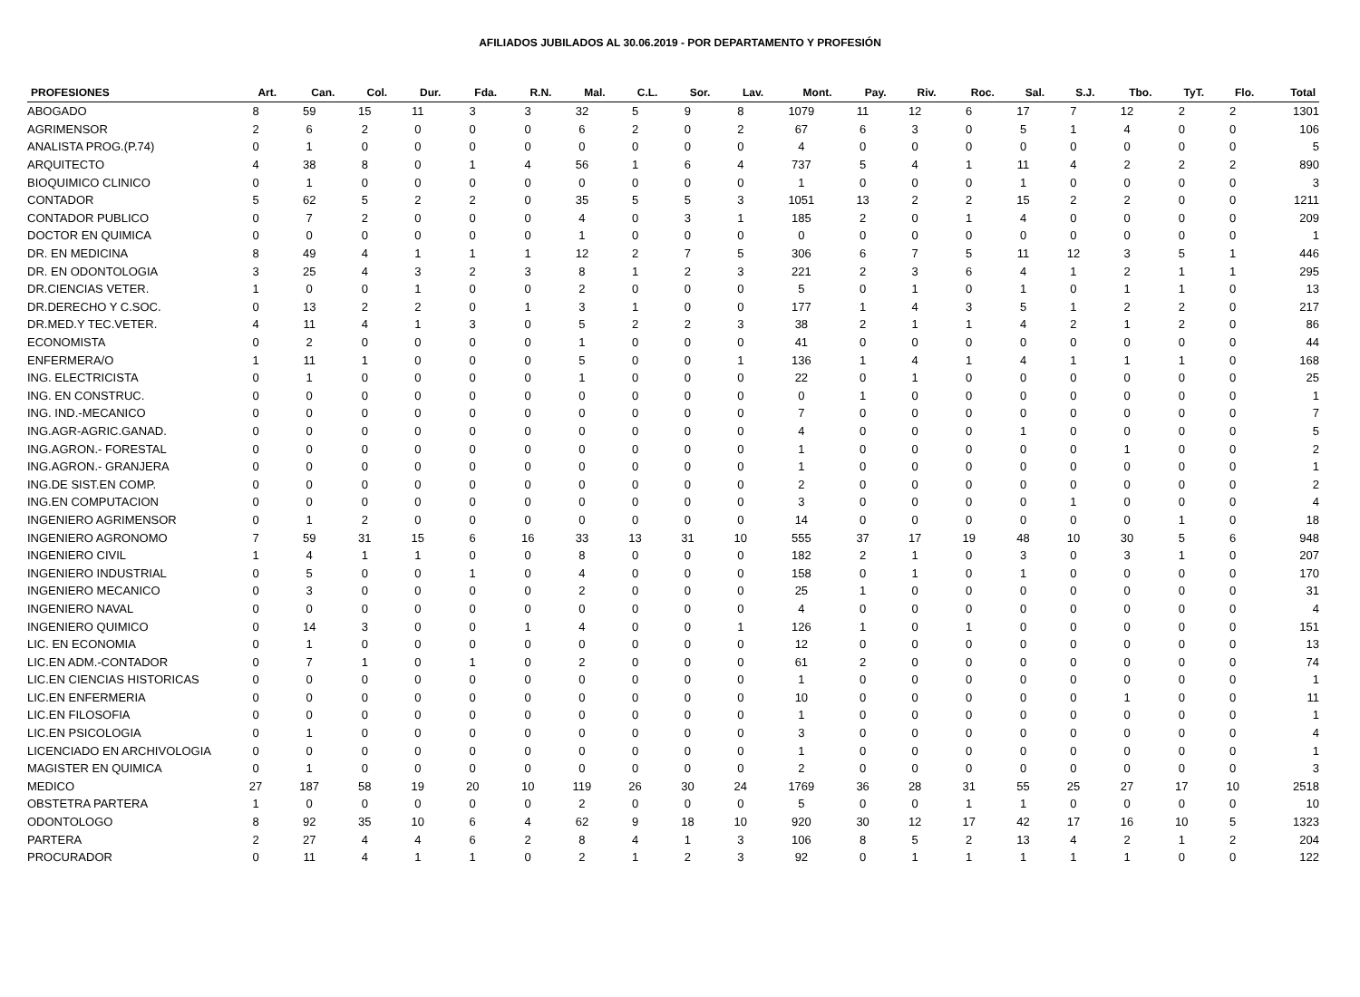AFILIADOS JUBILADOS AL 30.06.2019 - POR DEPARTAMENTO Y PROFESIÓN
| PROFESIONES | Art. | Can. | Col. | Dur. | Fda. | R.N. | Mal. | C.L. | Sor. | Lav. | Mont. | Pay. | Riv. | Roc. | Sal. | S.J. | Tbo. | TyT. | Flo. | Total |
| --- | --- | --- | --- | --- | --- | --- | --- | --- | --- | --- | --- | --- | --- | --- | --- | --- | --- | --- | --- | --- |
| ABOGADO | 8 | 59 | 15 | 11 | 3 | 3 | 32 | 5 | 9 | 8 | 1079 | 11 | 12 | 6 | 17 | 7 | 12 | 2 | 2 | 1301 |
| AGRIMENSOR | 2 | 6 | 2 | 0 | 0 | 0 | 6 | 2 | 0 | 2 | 67 | 6 | 3 | 0 | 5 | 1 | 4 | 0 | 0 | 106 |
| ANALISTA PROG.(P.74) | 0 | 1 | 0 | 0 | 0 | 0 | 0 | 0 | 0 | 0 | 4 | 0 | 0 | 0 | 0 | 0 | 0 | 0 | 0 | 5 |
| ARQUITECTO | 4 | 38 | 8 | 0 | 1 | 4 | 56 | 1 | 6 | 4 | 737 | 5 | 4 | 1 | 11 | 4 | 2 | 2 | 2 | 890 |
| BIOQUIMICO CLINICO | 0 | 1 | 0 | 0 | 0 | 0 | 0 | 0 | 0 | 0 | 1 | 0 | 0 | 0 | 1 | 0 | 0 | 0 | 0 | 3 |
| CONTADOR | 5 | 62 | 5 | 2 | 2 | 0 | 35 | 5 | 5 | 3 | 1051 | 13 | 2 | 2 | 15 | 2 | 2 | 0 | 0 | 1211 |
| CONTADOR PUBLICO | 0 | 7 | 2 | 0 | 0 | 0 | 4 | 0 | 3 | 1 | 185 | 2 | 0 | 1 | 4 | 0 | 0 | 0 | 0 | 209 |
| DOCTOR EN QUIMICA | 0 | 0 | 0 | 0 | 0 | 0 | 1 | 0 | 0 | 0 | 0 | 0 | 0 | 0 | 0 | 0 | 0 | 0 | 0 | 1 |
| DR. EN MEDICINA | 8 | 49 | 4 | 1 | 1 | 1 | 12 | 2 | 7 | 5 | 306 | 6 | 7 | 5 | 11 | 12 | 3 | 5 | 1 | 446 |
| DR. EN ODONTOLOGIA | 3 | 25 | 4 | 3 | 2 | 3 | 8 | 1 | 2 | 3 | 221 | 2 | 3 | 6 | 4 | 1 | 2 | 1 | 1 | 295 |
| DR.CIENCIAS VETER. | 1 | 0 | 0 | 1 | 0 | 0 | 2 | 0 | 0 | 0 | 5 | 0 | 1 | 0 | 1 | 0 | 1 | 1 | 0 | 13 |
| DR.DERECHO Y C.SOC. | 0 | 13 | 2 | 2 | 0 | 1 | 3 | 1 | 0 | 0 | 177 | 1 | 4 | 3 | 5 | 1 | 2 | 2 | 0 | 217 |
| DR.MED.Y TEC.VETER. | 4 | 11 | 4 | 1 | 3 | 0 | 5 | 2 | 2 | 3 | 38 | 2 | 1 | 1 | 4 | 2 | 1 | 2 | 0 | 86 |
| ECONOMISTA | 0 | 2 | 0 | 0 | 0 | 0 | 1 | 0 | 0 | 0 | 41 | 0 | 0 | 0 | 0 | 0 | 0 | 0 | 0 | 44 |
| ENFERMERA/O | 1 | 11 | 1 | 0 | 0 | 0 | 5 | 0 | 0 | 1 | 136 | 1 | 4 | 1 | 4 | 1 | 1 | 1 | 0 | 168 |
| ING. ELECTRICISTA | 0 | 1 | 0 | 0 | 0 | 0 | 1 | 0 | 0 | 0 | 22 | 0 | 1 | 0 | 0 | 0 | 0 | 0 | 0 | 25 |
| ING. EN CONSTRUC. | 0 | 0 | 0 | 0 | 0 | 0 | 0 | 0 | 0 | 0 | 0 | 1 | 0 | 0 | 0 | 0 | 0 | 0 | 0 | 1 |
| ING. IND.-MECANICO | 0 | 0 | 0 | 0 | 0 | 0 | 0 | 0 | 0 | 0 | 7 | 0 | 0 | 0 | 0 | 0 | 0 | 0 | 0 | 7 |
| ING.AGR-AGRIC.GANAD. | 0 | 0 | 0 | 0 | 0 | 0 | 0 | 0 | 0 | 0 | 4 | 0 | 0 | 0 | 1 | 0 | 0 | 0 | 0 | 5 |
| ING.AGRON.- FORESTAL | 0 | 0 | 0 | 0 | 0 | 0 | 0 | 0 | 0 | 0 | 1 | 0 | 0 | 0 | 0 | 0 | 1 | 0 | 0 | 2 |
| ING.AGRON.- GRANJERA | 0 | 0 | 0 | 0 | 0 | 0 | 0 | 0 | 0 | 0 | 1 | 0 | 0 | 0 | 0 | 0 | 0 | 0 | 0 | 1 |
| ING.DE SIST.EN COMP. | 0 | 0 | 0 | 0 | 0 | 0 | 0 | 0 | 0 | 0 | 2 | 0 | 0 | 0 | 0 | 0 | 0 | 0 | 0 | 2 |
| ING.EN COMPUTACION | 0 | 0 | 0 | 0 | 0 | 0 | 0 | 0 | 0 | 0 | 3 | 0 | 0 | 0 | 0 | 1 | 0 | 0 | 0 | 4 |
| INGENIERO AGRIMENSOR | 0 | 1 | 2 | 0 | 0 | 0 | 0 | 0 | 0 | 0 | 14 | 0 | 0 | 0 | 0 | 0 | 0 | 1 | 0 | 18 |
| INGENIERO AGRONOMO | 7 | 59 | 31 | 15 | 6 | 16 | 33 | 13 | 31 | 10 | 555 | 37 | 17 | 19 | 48 | 10 | 30 | 5 | 6 | 948 |
| INGENIERO CIVIL | 1 | 4 | 1 | 1 | 0 | 0 | 8 | 0 | 0 | 0 | 182 | 2 | 1 | 0 | 3 | 0 | 3 | 1 | 0 | 207 |
| INGENIERO INDUSTRIAL | 0 | 5 | 0 | 0 | 1 | 0 | 4 | 0 | 0 | 0 | 158 | 0 | 1 | 0 | 1 | 0 | 0 | 0 | 0 | 170 |
| INGENIERO MECANICO | 0 | 3 | 0 | 0 | 0 | 0 | 2 | 0 | 0 | 0 | 25 | 1 | 0 | 0 | 0 | 0 | 0 | 0 | 0 | 31 |
| INGENIERO NAVAL | 0 | 0 | 0 | 0 | 0 | 0 | 0 | 0 | 0 | 0 | 4 | 0 | 0 | 0 | 0 | 0 | 0 | 0 | 0 | 4 |
| INGENIERO QUIMICO | 0 | 14 | 3 | 0 | 0 | 1 | 4 | 0 | 0 | 1 | 126 | 1 | 0 | 1 | 0 | 0 | 0 | 0 | 0 | 151 |
| LIC. EN ECONOMIA | 0 | 1 | 0 | 0 | 0 | 0 | 0 | 0 | 0 | 0 | 12 | 0 | 0 | 0 | 0 | 0 | 0 | 0 | 0 | 13 |
| LIC.EN ADM.-CONTADOR | 0 | 7 | 1 | 0 | 1 | 0 | 2 | 0 | 0 | 0 | 61 | 2 | 0 | 0 | 0 | 0 | 0 | 0 | 0 | 74 |
| LIC.EN CIENCIAS HISTORICAS | 0 | 0 | 0 | 0 | 0 | 0 | 0 | 0 | 0 | 0 | 1 | 0 | 0 | 0 | 0 | 0 | 0 | 0 | 0 | 1 |
| LIC.EN ENFERMERIA | 0 | 0 | 0 | 0 | 0 | 0 | 0 | 0 | 0 | 0 | 10 | 0 | 0 | 0 | 0 | 0 | 1 | 0 | 0 | 11 |
| LIC.EN FILOSOFIA | 0 | 0 | 0 | 0 | 0 | 0 | 0 | 0 | 0 | 0 | 1 | 0 | 0 | 0 | 0 | 0 | 0 | 0 | 0 | 1 |
| LIC.EN PSICOLOGIA | 0 | 1 | 0 | 0 | 0 | 0 | 0 | 0 | 0 | 0 | 3 | 0 | 0 | 0 | 0 | 0 | 0 | 0 | 0 | 4 |
| LICENCIADO EN ARCHIVOLOGIA | 0 | 0 | 0 | 0 | 0 | 0 | 0 | 0 | 0 | 0 | 1 | 0 | 0 | 0 | 0 | 0 | 0 | 0 | 0 | 1 |
| MAGISTER EN QUIMICA | 0 | 1 | 0 | 0 | 0 | 0 | 0 | 0 | 0 | 0 | 2 | 0 | 0 | 0 | 0 | 0 | 0 | 0 | 0 | 3 |
| MEDICO | 27 | 187 | 58 | 19 | 20 | 10 | 119 | 26 | 30 | 24 | 1769 | 36 | 28 | 31 | 55 | 25 | 27 | 17 | 10 | 2518 |
| OBSTETRA PARTERA | 1 | 0 | 0 | 0 | 0 | 0 | 2 | 0 | 0 | 0 | 5 | 0 | 0 | 1 | 1 | 0 | 0 | 0 | 0 | 10 |
| ODONTOLOGO | 8 | 92 | 35 | 10 | 6 | 4 | 62 | 9 | 18 | 10 | 920 | 30 | 12 | 17 | 42 | 17 | 16 | 10 | 5 | 1323 |
| PARTERA | 2 | 27 | 4 | 4 | 6 | 2 | 8 | 4 | 1 | 3 | 106 | 8 | 5 | 2 | 13 | 4 | 2 | 1 | 2 | 204 |
| PROCURADOR | 0 | 11 | 4 | 1 | 1 | 0 | 2 | 1 | 2 | 3 | 92 | 0 | 1 | 1 | 1 | 1 | 1 | 0 | 0 | 122 |